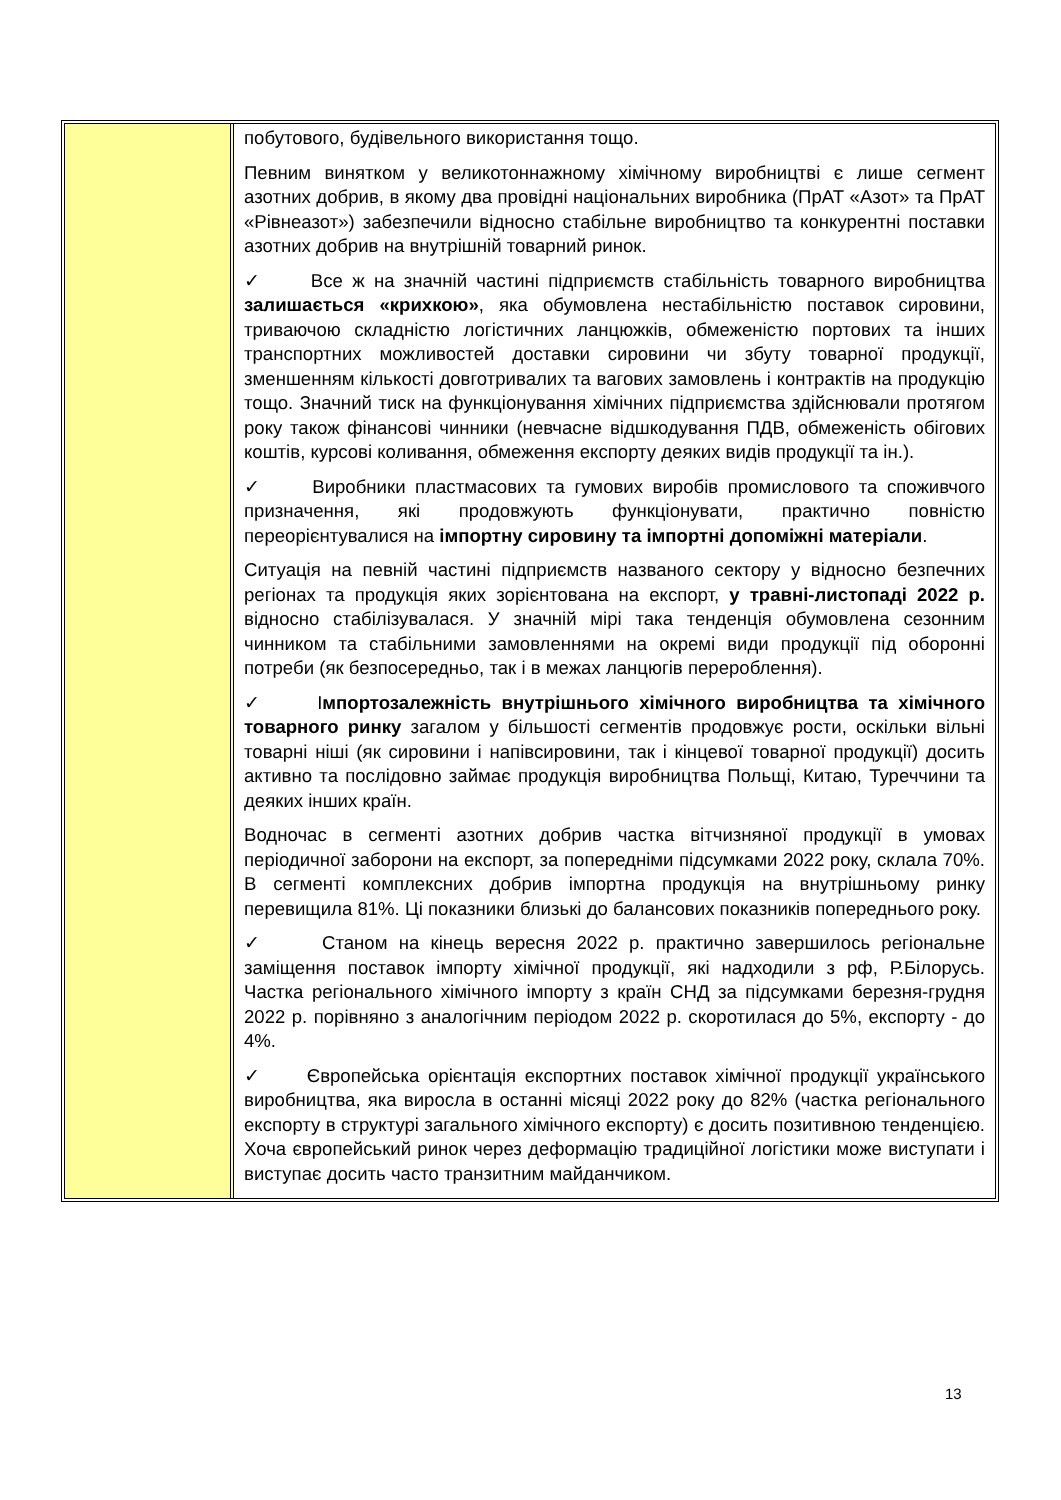побутового, будівельного використання тощо.
Певним винятком у великотоннажному хімічному виробництві є лише сегмент азотних добрив, в якому два провідні національних виробника (ПрАТ «Азот» та ПрАТ «Рівнеазот») забезпечили відносно стабільне виробництво та конкурентні поставки азотних добрив на внутрішній товарний ринок.
✓ Все ж на значній частині підприємств стабільність товарного виробництва залишається «крихкою», яка обумовлена нестабільністю поставок сировини, триваючою складністю логістичних ланцюжків, обмеженістю портових та інших транспортних можливостей доставки сировини чи збуту товарної продукції, зменшенням кількості довготривалих та вагових замовлень і контрактів на продукцію тощо. Значний тиск на функціонування хімічних підприємства здійснювали протягом року також фінансові чинники (невчасне відшкодування ПДВ, обмеженість обігових коштів, курсові коливання, обмеження експорту деяких видів продукції та ін.).
✓ Виробники пластмасових та гумових виробів промислового та споживчого призначення, які продовжують функціонувати, практично повністю переорієнтувалися на імпортну сировину та імпортні допоміжні матеріали.
Ситуація на певній частині підприємств названого сектору у відносно безпечних регіонах та продукція яких зорієнтована на експорт, у травні-листопаді 2022 р. відносно стабілізувалася. У значній мірі така тенденція обумовлена сезонним чинником та стабільними замовленнями на окремі види продукції під оборонні потреби (як безпосередньо, так і в межах ланцюгів перероблення).
✓ Імпортозалежність внутрішнього хімічного виробництва та хімічного товарного ринку загалом у більшості сегментів продовжує рости, оскільки вільні товарні ніші (як сировини і напівсировини, так і кінцевої товарної продукції) досить активно та послідовно займає продукція виробництва Польщі, Китаю, Туреччини та деяких інших країн.
Водночас в сегменті азотних добрив частка вітчизняної продукції в умовах періодичної заборони на експорт, за попередніми підсумками 2022 року, склала 70%. В сегменті комплексних добрив імпортна продукція на внутрішньому ринку перевищила 81%. Ці показники близькі до балансових показників попереднього року.
✓ Станом на кінець вересня 2022 р. практично завершилось регіональне заміщення поставок імпорту хімічної продукції, які надходили з рф, Р.Білорусь. Частка регіонального хімічного імпорту з країн СНД за підсумками березня-грудня 2022 р. порівняно з аналогічним періодом 2022 р. скоротилася до 5%, експорту - до 4%.
✓ Європейська орієнтація експортних поставок хімічної продукції українського виробництва, яка виросла в останні місяці 2022 року до 82% (частка регіонального експорту в структурі загального хімічного експорту) є досить позитивною тенденцією. Хоча європейський ринок через деформацію традиційної логістики може виступати і виступає досить часто транзитним майданчиком.
13